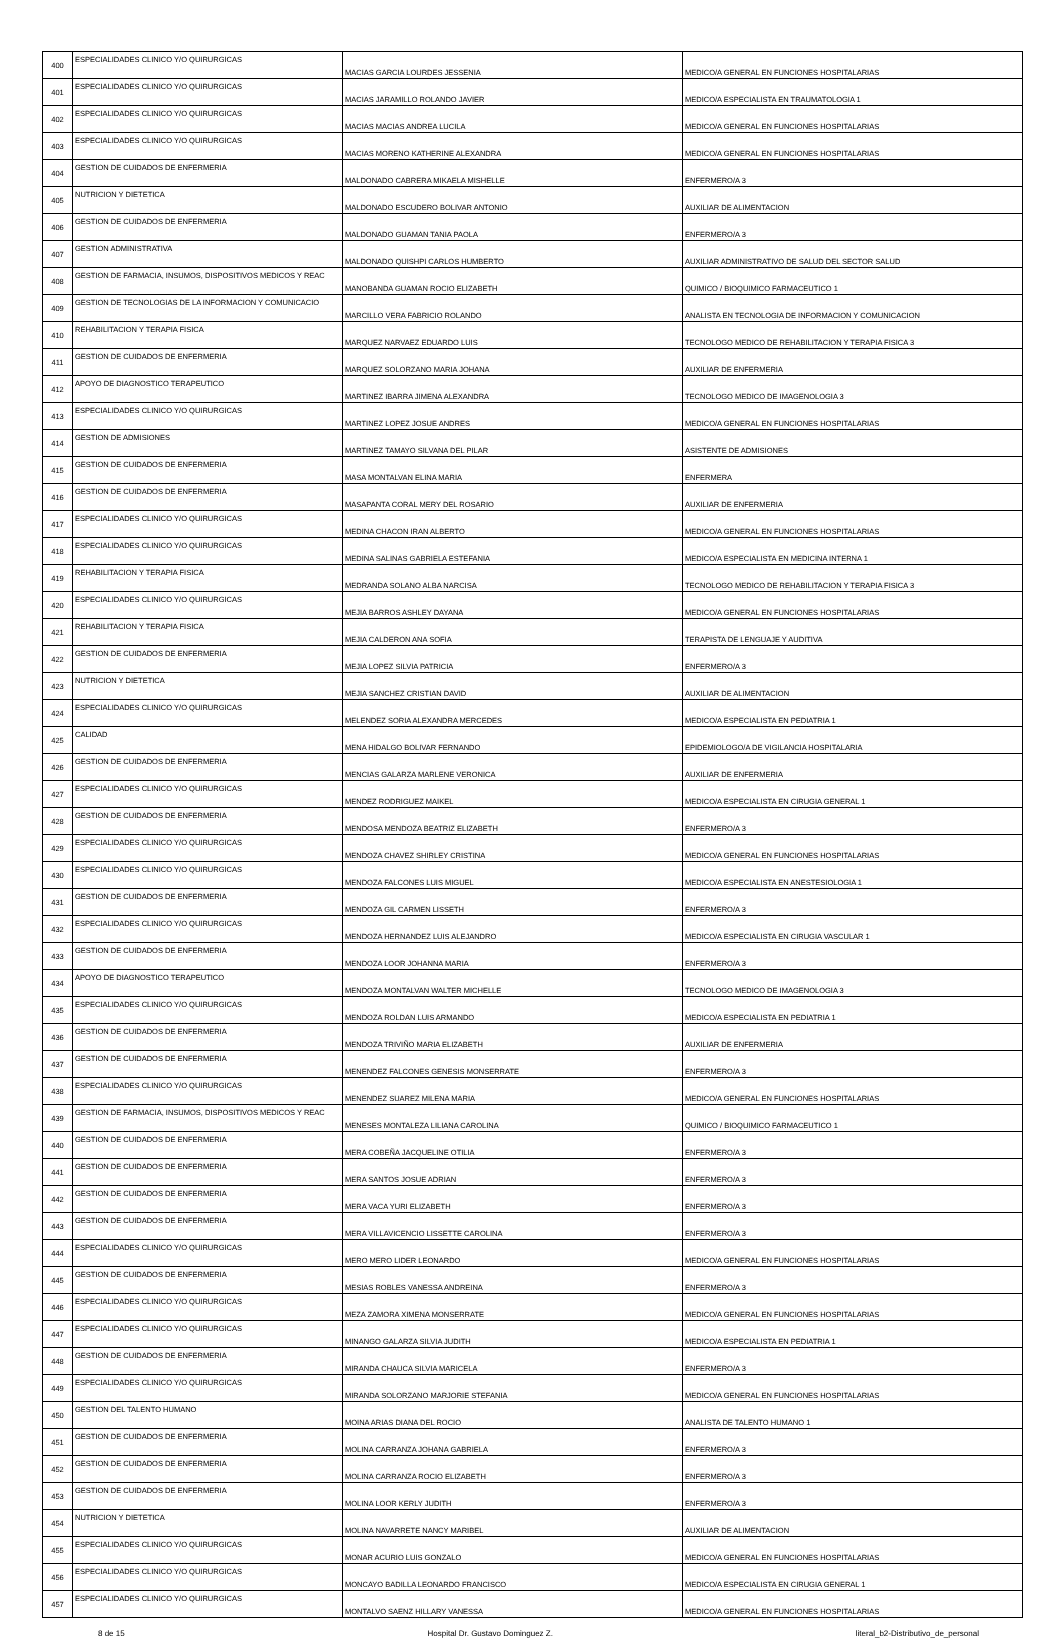| 400 | ESPECIALIDADES CLINICO Y/O QUIRURGICAS | MACIAS GARCIA LOURDES JESSENIA | MEDICO/A GENERAL EN FUNCIONES HOSPITALARIAS |
| 401 | ESPECIALIDADES CLINICO Y/O QUIRURGICAS | MACIAS JARAMILLO ROLANDO JAVIER | MEDICO/A ESPECIALISTA EN TRAUMATOLOGIA 1 |
| 402 | ESPECIALIDADES CLINICO Y/O QUIRURGICAS | MACIAS MACIAS ANDREA LUCILA | MEDICO/A GENERAL EN FUNCIONES HOSPITALARIAS |
| 403 | ESPECIALIDADES CLINICO Y/O QUIRURGICAS | MACIAS MORENO KATHERINE ALEXANDRA | MEDICO/A GENERAL EN FUNCIONES HOSPITALARIAS |
| 404 | GESTION DE CUIDADOS DE ENFERMERIA | MALDONADO CABRERA MIKAELA MISHELLE | ENFERMERO/A 3 |
| 405 | NUTRICION Y DIETETICA | MALDONADO ESCUDERO BOLIVAR ANTONIO | AUXILIAR DE ALIMENTACION |
| 406 | GESTION DE CUIDADOS DE ENFERMERIA | MALDONADO GUAMAN TANIA PAOLA | ENFERMERO/A 3 |
| 407 | GESTION ADMINISTRATIVA | MALDONADO QUISHPI CARLOS HUMBERTO | AUXILIAR ADMINISTRATIVO DE SALUD DEL SECTOR SALUD |
| 408 | GESTION DE FARMACIA, INSUMOS, DISPOSITIVOS MEDICOS Y REAC | MANOBANDA GUAMAN ROCIO ELIZABETH | QUIMICO / BIOQUIMICO FARMACEUTICO 1 |
| 409 | GESTION DE TECNOLOGIAS DE LA INFORMACION Y COMUNICACIO | MARCILLO VERA FABRICIO ROLANDO | ANALISTA EN TECNOLOGIA DE INFORMACION Y COMUNICACION |
| 410 | REHABILITACION Y TERAPIA FISICA | MARQUEZ NARVAEZ EDUARDO LUIS | TECNOLOGO MEDICO DE REHABILITACION Y TERAPIA FISICA 3 |
| 411 | GESTION DE CUIDADOS DE ENFERMERIA | MARQUEZ SOLORZANO MARIA JOHANA | AUXILIAR DE ENFERMERIA |
| 412 | APOYO DE DIAGNOSTICO TERAPEUTICO | MARTINEZ IBARRA JIMENA ALEXANDRA | TECNOLOGO MEDICO DE IMAGENOLOGIA 3 |
| 413 | ESPECIALIDADES CLINICO Y/O QUIRURGICAS | MARTINEZ LOPEZ JOSUE ANDRES | MEDICO/A GENERAL EN FUNCIONES HOSPITALARIAS |
| 414 | GESTION DE ADMISIONES | MARTINEZ TAMAYO SILVANA DEL PILAR | ASISTENTE DE ADMISIONES |
| 415 | GESTION DE CUIDADOS DE ENFERMERIA | MASA MONTALVAN ELINA MARIA | ENFERMERA |
| 416 | GESTION DE CUIDADOS DE ENFERMERIA | MASAPANTA CORAL MERY DEL ROSARIO | AUXILIAR DE ENFERMERIA |
| 417 | ESPECIALIDADES CLINICO Y/O QUIRURGICAS | MEDINA CHACON IRAN ALBERTO | MEDICO/A GENERAL EN FUNCIONES HOSPITALARIAS |
| 418 | ESPECIALIDADES CLINICO Y/O QUIRURGICAS | MEDINA SALINAS GABRIELA ESTEFANIA | MEDICO/A ESPECIALISTA EN MEDICINA INTERNA 1 |
| 419 | REHABILITACION Y TERAPIA FISICA | MEDRANDA SOLANO ALBA NARCISA | TECNOLOGO MEDICO DE REHABILITACION Y TERAPIA FISICA 3 |
| 420 | ESPECIALIDADES CLINICO Y/O QUIRURGICAS | MEJIA BARROS ASHLEY DAYANA | MEDICO/A GENERAL EN FUNCIONES HOSPITALARIAS |
| 421 | REHABILITACION Y TERAPIA FISICA | MEJIA CALDERON ANA SOFIA | TERAPISTA DE LENGUAJE Y AUDITIVA |
| 422 | GESTION DE CUIDADOS DE ENFERMERIA | MEJIA LOPEZ SILVIA PATRICIA | ENFERMERO/A 3 |
| 423 | NUTRICION Y DIETETICA | MEJIA SANCHEZ CRISTIAN DAVID | AUXILIAR DE ALIMENTACION |
| 424 | ESPECIALIDADES CLINICO Y/O QUIRURGICAS | MELENDEZ SORIA ALEXANDRA MERCEDES | MEDICO/A ESPECIALISTA EN PEDIATRIA 1 |
| 425 | CALIDAD | MENA HIDALGO BOLIVAR FERNANDO | EPIDEMIOLOGO/A DE VIGILANCIA HOSPITALARIA |
| 426 | GESTION DE CUIDADOS DE ENFERMERIA | MENCIAS GALARZA MARLENE VERONICA | AUXILIAR DE ENFERMERIA |
| 427 | ESPECIALIDADES CLINICO Y/O QUIRURGICAS | MENDEZ RODRIGUEZ MAIKEL | MEDICO/A ESPECIALISTA EN CIRUGIA GENERAL 1 |
| 428 | GESTION DE CUIDADOS DE ENFERMERIA | MENDOSA MENDOZA BEATRIZ ELIZABETH | ENFERMERO/A 3 |
| 429 | ESPECIALIDADES CLINICO Y/O QUIRURGICAS | MENDOZA CHAVEZ SHIRLEY CRISTINA | MEDICO/A GENERAL EN FUNCIONES HOSPITALARIAS |
| 430 | ESPECIALIDADES CLINICO Y/O QUIRURGICAS | MENDOZA FALCONES LUIS MIGUEL | MEDICO/A ESPECIALISTA EN ANESTESIOLOGIA 1 |
| 431 | GESTION DE CUIDADOS DE ENFERMERIA | MENDOZA GIL CARMEN LISSETH | ENFERMERO/A 3 |
| 432 | ESPECIALIDADES CLINICO Y/O QUIRURGICAS | MENDOZA HERNANDEZ LUIS ALEJANDRO | MEDICO/A ESPECIALISTA EN CIRUGIA VASCULAR 1 |
| 433 | GESTION DE CUIDADOS DE ENFERMERIA | MENDOZA LOOR JOHANNA MARIA | ENFERMERO/A 3 |
| 434 | APOYO DE DIAGNOSTICO TERAPEUTICO | MENDOZA MONTALVAN WALTER MICHELLE | TECNOLOGO MEDICO DE IMAGENOLOGIA 3 |
| 435 | ESPECIALIDADES CLINICO Y/O QUIRURGICAS | MENDOZA ROLDAN LUIS ARMANDO | MEDICO/A ESPECIALISTA EN PEDIATRIA 1 |
| 436 | GESTION DE CUIDADOS DE ENFERMERIA | MENDOZA TRIVIÑO MARIA ELIZABETH | AUXILIAR DE ENFERMERIA |
| 437 | GESTION DE CUIDADOS DE ENFERMERIA | MENENDEZ FALCONES GENESIS MONSERRATE | ENFERMERO/A 3 |
| 438 | ESPECIALIDADES CLINICO Y/O QUIRURGICAS | MENENDEZ SUAREZ MILENA MARIA | MEDICO/A GENERAL EN FUNCIONES HOSPITALARIAS |
| 439 | GESTION DE FARMACIA, INSUMOS, DISPOSITIVOS MEDICOS Y REAC | MENESES MONTALEZA LILIANA CAROLINA | QUIMICO / BIOQUIMICO FARMACEUTICO 1 |
| 440 | GESTION DE CUIDADOS DE ENFERMERIA | MERA COBEÑA JACQUELINE OTILIA | ENFERMERO/A 3 |
| 441 | GESTION DE CUIDADOS DE ENFERMERIA | MERA SANTOS JOSUE ADRIAN | ENFERMERO/A 3 |
| 442 | GESTION DE CUIDADOS DE ENFERMERIA | MERA VACA YURI ELIZABETH | ENFERMERO/A 3 |
| 443 | GESTION DE CUIDADOS DE ENFERMERIA | MERA VILLAVICENCIO LISSETTE CAROLINA | ENFERMERO/A 3 |
| 444 | ESPECIALIDADES CLINICO Y/O QUIRURGICAS | MERO MERO LIDER LEONARDO | MEDICO/A GENERAL EN FUNCIONES HOSPITALARIAS |
| 445 | GESTION DE CUIDADOS DE ENFERMERIA | MESIAS ROBLES VANESSA ANDREINA | ENFERMERO/A 3 |
| 446 | ESPECIALIDADES CLINICO Y/O QUIRURGICAS | MEZA ZAMORA XIMENA MONSERRATE | MEDICO/A GENERAL EN FUNCIONES HOSPITALARIAS |
| 447 | ESPECIALIDADES CLINICO Y/O QUIRURGICAS | MINANGO GALARZA SILVIA JUDITH | MEDICO/A ESPECIALISTA EN PEDIATRIA 1 |
| 448 | GESTION DE CUIDADOS DE ENFERMERIA | MIRANDA CHAUCA SILVIA MARICELA | ENFERMERO/A 3 |
| 449 | ESPECIALIDADES CLINICO Y/O QUIRURGICAS | MIRANDA SOLORZANO MARJORIE STEFANIA | MEDICO/A GENERAL EN FUNCIONES HOSPITALARIAS |
| 450 | GESTION DEL TALENTO HUMANO | MOINA ARIAS DIANA DEL ROCIO | ANALISTA DE TALENTO HUMANO 1 |
| 451 | GESTION DE CUIDADOS DE ENFERMERIA | MOLINA CARRANZA JOHANA GABRIELA | ENFERMERO/A 3 |
| 452 | GESTION DE CUIDADOS DE ENFERMERIA | MOLINA CARRANZA ROCIO ELIZABETH | ENFERMERO/A 3 |
| 453 | GESTION DE CUIDADOS DE ENFERMERIA | MOLINA LOOR KERLY JUDITH | ENFERMERO/A 3 |
| 454 | NUTRICION Y DIETETICA | MOLINA NAVARRETE NANCY MARIBEL | AUXILIAR DE ALIMENTACION |
| 455 | ESPECIALIDADES CLINICO Y/O QUIRURGICAS | MONAR ACURIO LUIS GONZALO | MEDICO/A GENERAL EN FUNCIONES HOSPITALARIAS |
| 456 | ESPECIALIDADES CLINICO Y/O QUIRURGICAS | MONCAYO BADILLA LEONARDO FRANCISCO | MEDICO/A ESPECIALISTA EN CIRUGIA GENERAL 1 |
| 457 | ESPECIALIDADES CLINICO Y/O QUIRURGICAS | MONTALVO SAENZ HILLARY VANESSA | MEDICO/A GENERAL EN FUNCIONES HOSPITALARIAS |
8 de 15 Hospital Dr. Gustavo Dominguez Z. literal_b2-Distributivo_de_personal